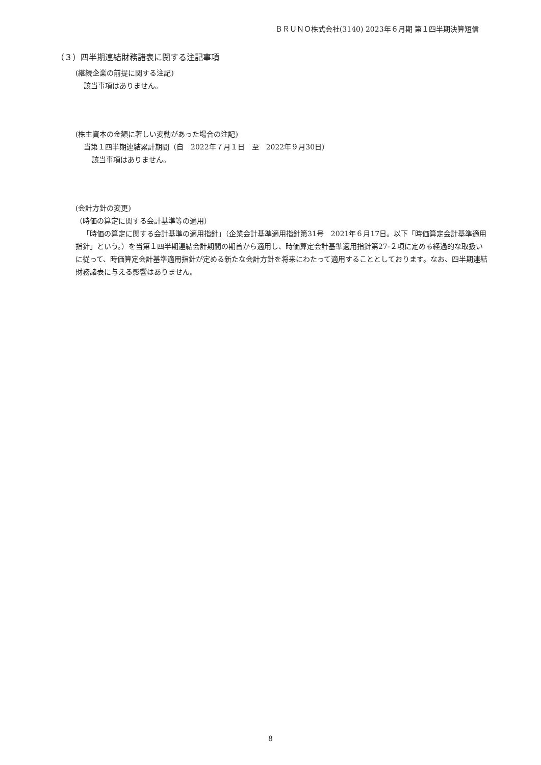ＢＲＵＮＯ株式会社(3140) 2023年６月期 第１四半期決算短信
（３）四半期連結財務諸表に関する注記事項
(継続企業の前提に関する注記)
該当事項はありません。
(株主資本の金額に著しい変動があった場合の注記)
当第１四半期連結累計期間（自　2022年７月１日　至　2022年９月30日）
該当事項はありません。
(会計方針の変更)
（時価の算定に関する会計基準等の適用）
「時価の算定に関する会計基準の適用指針」（企業会計基準適用指針第31号　2021年６月17日。以下「時価算定会計基準適用指針」という。）を当第１四半期連結会計期間の期首から適用し、時価算定会計基準適用指針第27-２項に定める経過的な取扱いに従って、時価算定会計基準適用指針が定める新たな会計方針を将来にわたって適用することとしております。なお、四半期連結財務諸表に与える影響はありません。
8